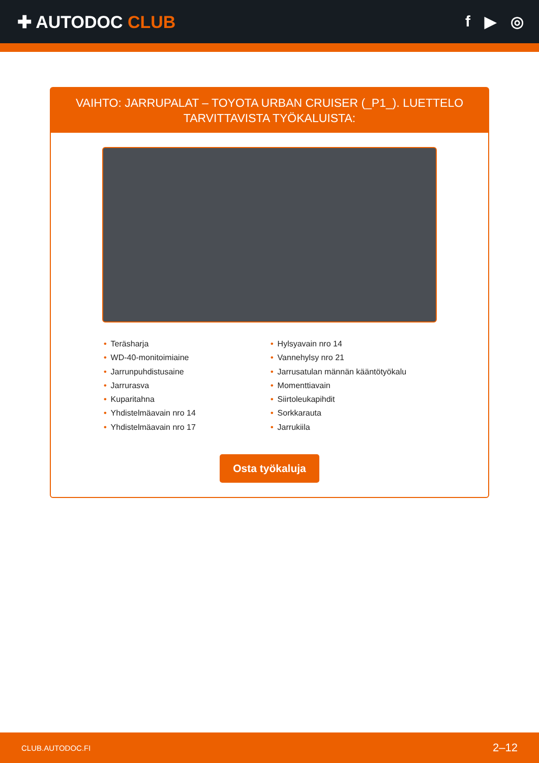✚ AUTODOC CLUB f ▶ ◎
VAIHTO: JARRUPALAT – TOYOTA URBAN CRUISER (_P1_). LUETTELO TARVITTAVISTA TYÖKALUISTA:
• Teräsharja
• WD-40-monitoimiaine
• Jarrunpuhdistusaine
• Jarrurasva
• Kuparitahna
• Yhdistelmäavain nro 14
• Yhdistelmäavain nro 17
• Hylsyavain nro 14
• Vannehylsy nro 21
• Jarrusatulan männän kääntötyökalu
• Momenttiavain
• Siirtoleukapihdit
• Sorkkarauta
• Jarrukiila
Osta työkaluja
CLUB.AUTODOC.FI 2–12